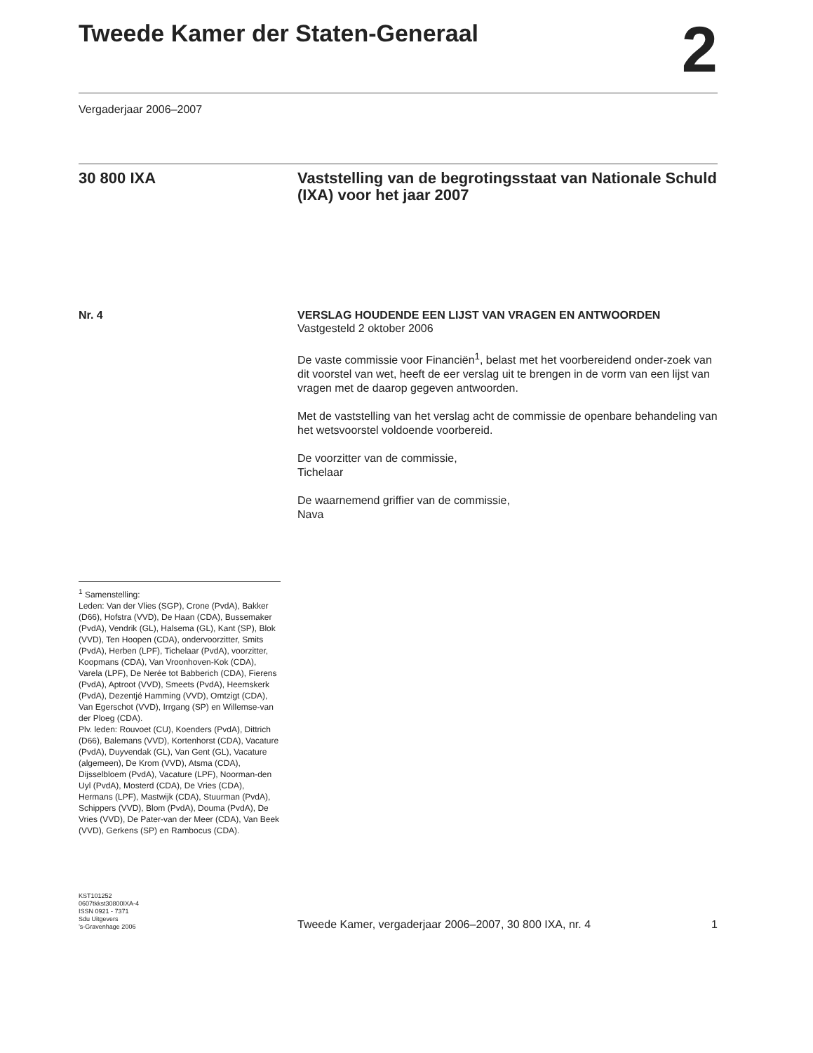Tweede Kamer der Staten-Generaal
2
Vergaderjaar 2006–2007
30 800 IXA Vaststelling van de begrotingsstaat van Nationale Schuld (IXA) voor het jaar 2007
Nr. 4
<sup>1</sup> Samenstelling:
Leden: Van der Vlies (SGP), Crone (PvdA), Bakker (D66), Hofstra (VVD), De Haan (CDA), Bussemaker (PvdA), Vendrik (GL), Halsema (GL), Kant (SP), Blok (VVD), Ten Hoopen (CDA), ondervoorzitter, Smits (PvdA), Herben (LPF), Tichelaar (PvdA), voorzitter, Koopmans (CDA), Van Vroonhoven-Kok (CDA), Varela (LPF), De Nerée tot Babberich (CDA), Fierens (PvdA), Aptroot (VVD), Smeets (PvdA), Heemskerk (PvdA), Dezentjé Hamming (VVD), Omtzigt (CDA), Van Egerschot (VVD), Irrgang (SP) en Willemse-van der Ploeg (CDA).
Plv. leden: Rouvoet (CU), Koenders (PvdA), Dittrich (D66), Balemans (VVD), Kortenhorst (CDA), Vacature (PvdA), Duyvendak (GL), Van Gent (GL), Vacature (algemeen), De Krom (VVD), Atsma (CDA), Dijsselbloem (PvdA), Vacature (LPF), Noorman-den Uyl (PvdA), Mosterd (CDA), De Vries (CDA), Hermans (LPF), Mastwijk (CDA), Stuurman (PvdA), Schippers (VVD), Blom (PvdA), Douma (PvdA), De Vries (VVD), De Pater-van der Meer (CDA), Van Beek (VVD), Gerkens (SP) en Rambocus (CDA).
VERSLAG HOUDENDE EEN LIJST VAN VRAGEN EN ANTWOORDEN
Vastgesteld 2 oktober 2006
De vaste commissie voor Financiën<sup>1</sup>, belast met het voorbereidend onder-zoek van dit voorstel van wet, heeft de eer verslag uit te brengen in de vorm van een lijst van vragen met de daarop gegeven antwoorden.
Met de vaststelling van het verslag acht de commissie de openbare behandeling van het wetsvoorstel voldoende voorbereid.
De voorzitter van de commissie,
Tichelaar
De waarnemend griffier van de commissie,
Nava
KST101252
0607tkkst30800IXA-4
ISSN 0921 - 7371
Sdu Uitgevers
’s-Gravenhage 2006
Tweede Kamer, vergaderjaar 2006–2007, 30 800 IXA, nr. 4 1